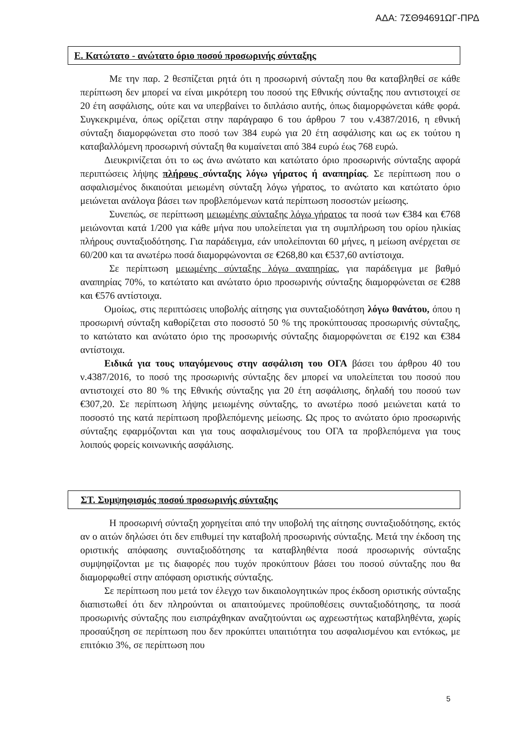ΑΔΑ: 7ΣΘ94691ΩΓ-ΠΡΔ
Ε. Κατώτατο - ανώτατο όριο ποσού προσωρινής σύνταξης
Με την παρ. 2 θεσπίζεται ρητά ότι η προσωρινή σύνταξη που θα καταβληθεί σε κάθε περίπτωση δεν μπορεί να είναι μικρότερη του ποσού της Εθνικής σύνταξης που αντιστοιχεί σε 20 έτη ασφάλισης, ούτε και να υπερβαίνει το διπλάσιο αυτής, όπως διαμορφώνεται κάθε φορά. Συγκεκριμένα, όπως ορίζεται στην παράγραφο 6 του άρθρου 7 του ν.4387/2016, η εθνική σύνταξη διαμορφώνεται στο ποσό των 384 ευρώ για 20 έτη ασφάλισης και ως εκ τούτου η καταβαλλόμενη προσωρινή σύνταξη θα κυμαίνεται από 384 ευρώ έως 768 ευρώ.
Διευκρινίζεται ότι το ως άνω ανώτατο και κατώτατο όριο προσωρινής σύνταξης αφορά περιπτώσεις λήψης πλήρους σύνταξης λόγω γήρατος ή αναπηρίας. Σε περίπτωση που ο ασφαλισμένος δικαιούται μειωμένη σύνταξη λόγω γήρατος, το ανώτατο και κατώτατο όριο μειώνεται ανάλογα βάσει των προβλεπόμενων κατά περίπτωση ποσοστών μείωσης.
Συνεπώς, σε περίπτωση μειωμένης σύνταξης λόγω γήρατος τα ποσά των €384 και €768 μειώνονται κατά 1/200 για κάθε μήνα που υπολείπεται για τη συμπλήρωση του ορίου ηλικίας πλήρους συνταξιοδότησης. Για παράδειγμα, εάν υπολείπονται 60 μήνες, η μείωση ανέρχεται σε 60/200 και τα ανωτέρω ποσά διαμορφώνονται σε €268,80 και €537,60 αντίστοιχα.
Σε περίπτωση μειωμένης σύνταξης λόγω αναπηρίας, για παράδειγμα με βαθμό αναπηρίας 70%, το κατώτατο και ανώτατο όριο προσωρινής σύνταξης διαμορφώνεται σε €288 και €576 αντίστοιχα.
Ομοίως, στις περιπτώσεις υποβολής αίτησης για συνταξιοδότηση λόγω θανάτου, όπου η προσωρινή σύνταξη καθορίζεται στο ποσοστό 50 % της προκύπτουσας προσωρινής σύνταξης, το κατώτατο και ανώτατο όριο της προσωρινής σύνταξης διαμορφώνεται σε €192 και €384 αντίστοιχα.
Ειδικά για τους υπαγόμενους στην ασφάλιση του ΟΓΑ βάσει του άρθρου 40 του ν.4387/2016, το ποσό της προσωρινής σύνταξης δεν μπορεί να υπολείπεται του ποσού που αντιστοιχεί στο 80 % της Εθνικής σύνταξης για 20 έτη ασφάλισης, δηλαδή του ποσού των €307,20. Σε περίπτωση λήψης μειωμένης σύνταξης, το ανωτέρω ποσό μειώνεται κατά το ποσοστό της κατά περίπτωση προβλεπόμενης μείωσης. Ως προς το ανώτατο όριο προσωρινής σύνταξης εφαρμόζονται και για τους ασφαλισμένους του ΟΓΑ τα προβλεπόμενα για τους λοιπούς φορείς κοινωνικής ασφάλισης.
ΣΤ. Συμψηφισμός ποσού προσωρινής σύνταξης
Η προσωρινή σύνταξη χορηγείται από την υποβολή της αίτησης συνταξιοδότησης, εκτός αν ο αιτών δηλώσει ότι δεν επιθυμεί την καταβολή προσωρινής σύνταξης. Μετά την έκδοση της οριστικής απόφασης συνταξιοδότησης τα καταβληθέντα ποσά προσωρινής σύνταξης συμψηφίζονται με τις διαφορές που τυχόν προκύπτουν βάσει του ποσού σύνταξης που θα διαμορφωθεί στην απόφαση οριστικής σύνταξης.
Σε περίπτωση που μετά τον έλεγχο των δικαιολογητικών προς έκδοση οριστικής σύνταξης διαπιστωθεί ότι δεν πληρούνται οι απαιτούμενες προϋποθέσεις συνταξιοδότησης, τα ποσά προσωρινής σύνταξης που εισπράχθηκαν αναζητούνται ως αχρεωστήτως καταβληθέντα, χωρίς προσαύξηση σε περίπτωση που δεν προκύπτει υπαιτιότητα του ασφαλισμένου και εντόκως, με επιτόκιο 3%, σε περίπτωση που
5